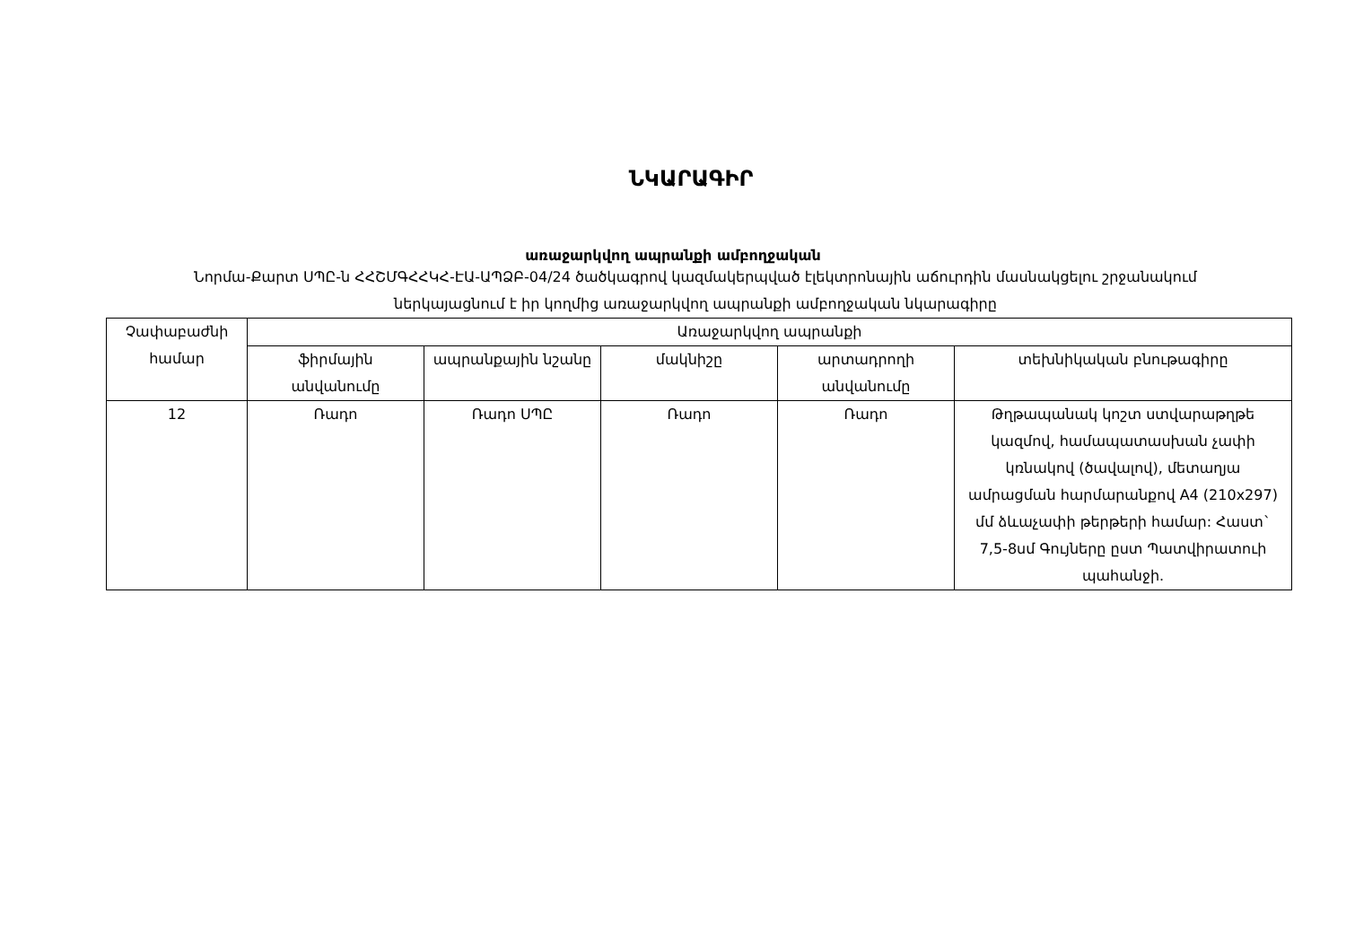ՆԿԱՐԱԳԻՐ
առաջարկվող ապրանքի ամբողջական
Նորմա-Քարտ ՍՊԸ-ն ՀՀՇՄԳՀՀԿՀ-ԷԱ-ԱՊՁԲ-04/24 ծածկագրով կազմակերպված էլեկտրոնային աճուրդին մասնակցելու շրջանակում ներկայացնում է իր կողմից առաջարկվող ապրանքի ամբողջական նկարագիրը
| Չափաբաժնի համար | Առաջարկվող ապրանքի | | | | |
| --- | --- | --- | --- | --- | --- |
| | ֆիրմային անվանումը | ապրանքային նշանը | մակնիշը | արտադրողի անվանումը | տեխնիկական բնութագիրը |
| 12 | Ռադո | Ռադո ՍՊԸ | Ռադո | Ռադո | Թղթապանակ կոշտ ստվարաթղթե կազմով, համապատասխան չափի կռնակով (ծավալով), մետաղյա ամրացման հարմարանքով A4 (210x297) մմ ձևաչափի թերթերի համար: Հաստ` 7,5-8սմ Գույները ըստ Պատվիրատուի պահանջի. |